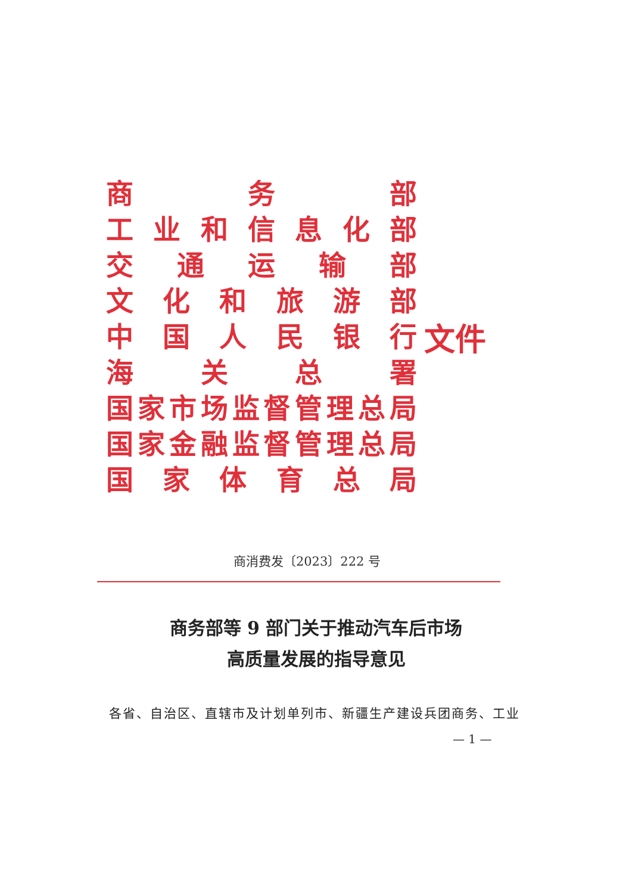商务部
工业和信息化部
交通运输部
文化和旅游部
中国人民银行
海关总署
国家市场监督管理总局
国家金融监督管理总局
国家体育总局
文件
商消费发〔2023〕222 号
商务部等 9 部门关于推动汽车后市场
高质量发展的指导意见
各省、自治区、直辖市及计划单列市、新疆生产建设兵团商务、工业
— 1 —